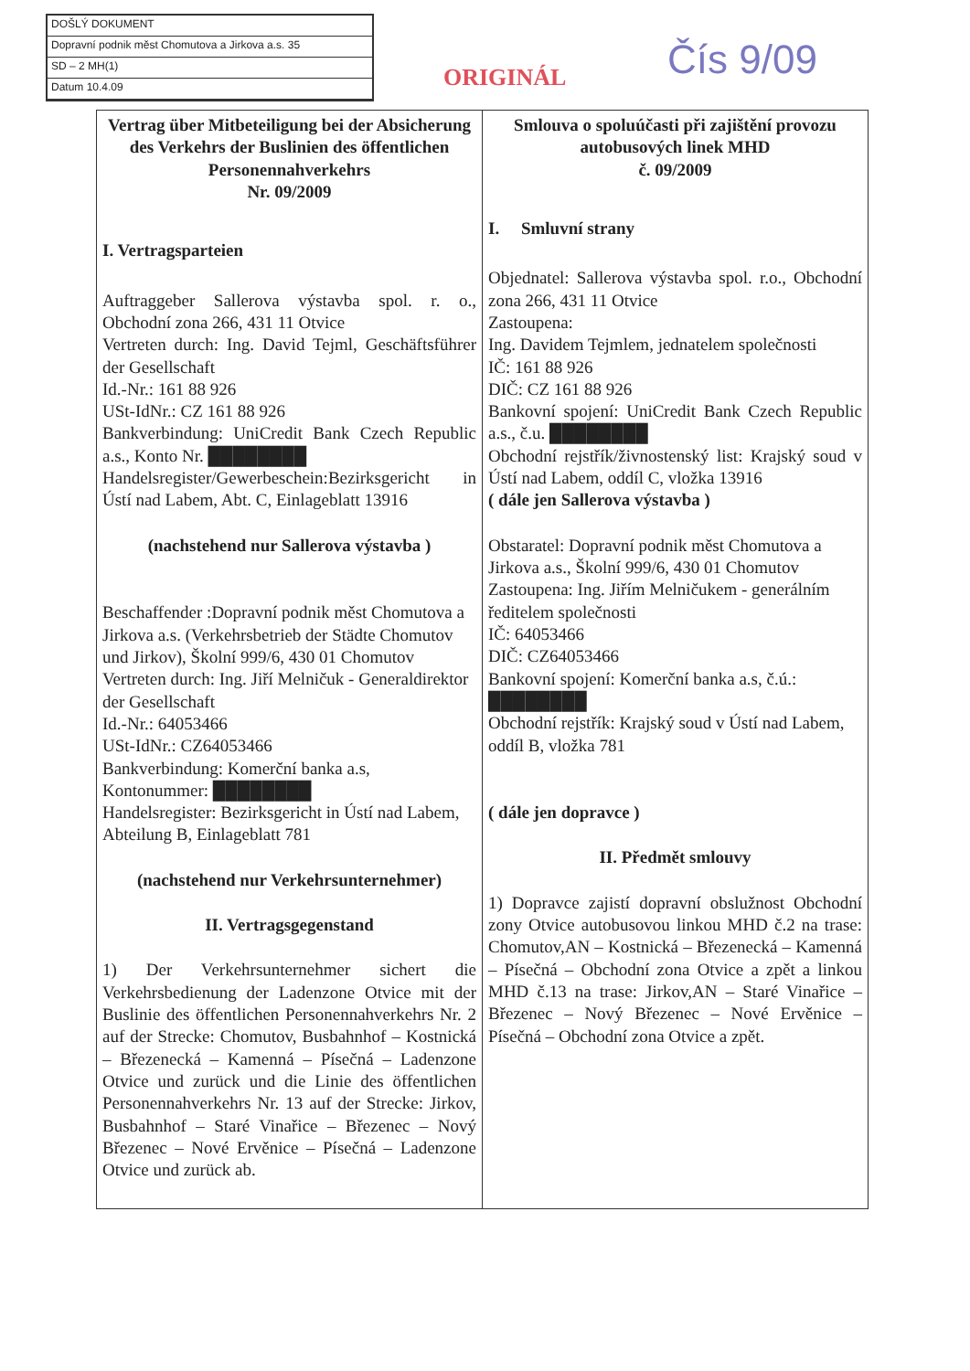DOŠLÝ DOKUMENT
Dopravní podnik měst Chomutova a Jirkova a.s. 35
SD – 2 MH(1)
Datum 10.4.09
ORIGINÁL Čís 9/09
| Vertrag über Mitbeteiligung bei der Absicherung des Verkehrs der Buslinien des öffentlichen Personennahverkehrs Nr. 09/2009 I. Vertragsparteien Auftraggeber Sallerova výstavba spol. r. o., Obchodní zona 266, 431 11 Otvice Vertreten durch: Ing. David Tejml, Geschäftsführer der Gesellschaft Id.-Nr.: 161 88 926 USt-IdNr.: CZ 161 88 926 Bankverbindung: UniCredit Bank Czech Republic a.s., Konto Nr. ████████ Handelsregister/Gewerbeschein:Bezirksgericht in Ústí nad Labem, Abt. C, Einlageblatt 13916 (nachstehend nur Sallerova výstavba ) Beschaffender :Dopravní podnik měst Chomutova a Jirkova a.s. (Verkehrsbetrieb der Städte Chomutov und Jirkov), Školní 999/6, 430 01 Chomutov Vertreten durch: Ing. Jiří Melničuk - Generaldirektor der Gesellschaft Id.-Nr.: 64053466 USt-IdNr.: CZ64053466 Bankverbindung: Komerční banka a.s, Kontonummer: ████████ Handelsregister: Bezirksgericht in Ústí nad Labem, Abteilung B, Einlageblatt 781 (nachstehend nur Verkehrsunternehmer) II. Vertragsgegenstand 1) Der Verkehrsunternehmer sichert die Verkehrsbedienung der Ladenzone Otvice mit der Buslinie des öffentlichen Personennahverkehrs Nr. 2 auf der Strecke: Chomutov, Busbahnhof – Kostnická – Březenecká – Kamenná – Písečná – Ladenzone Otvice und zurück und die Linie des öffentlichen Personennahverkehrs Nr. 13 auf der Strecke: Jirkov, Busbahnhof – Staré Vinařice – Březenec – Nový Březenec – Nové Ervěnice – Písečná – Ladenzone Otvice und zurück ab. | Smlouva o spoluúčasti při zajištění provozu autobusových linek MHD č. 09/2009 I. Smluvní strany Objednatel: Sallerova výstavba spol. r.o., Obchodní zona 266, 431 11 Otvice Zastoupena: Ing. Davidem Tejmlem, jednatelem společnosti IČ: 161 88 926 DIČ: CZ 161 88 926 Bankovní spojení: UniCredit Bank Czech Republic a.s., č.u. ████████ Obchodní rejstřík/živnostenský list: Krajský soud v Ústí nad Labem, oddíl C, vložka 13916 ( dále jen Sallerova výstavba ) Obstaratel: Dopravní podnik měst Chomutova a Jirkova a.s., Školní 999/6, 430 01 Chomutov Zastoupena: Ing. Jiřím Melničukem - generálním ředitelem společnosti IČ: 64053466 DIČ: CZ64053466 Bankovní spojení: Komerční banka a.s, č.ú.: ████████ Obchodní rejstřík: Krajský soud v Ústí nad Labem, oddíl B, vložka 781 ( dále jen dopravce ) II. Předmět smlouvy 1) Dopravce zajistí dopravní obslužnost Obchodní zony Otvice autobusovou linkou MHD č.2 na trase: Chomutov,AN – Kostnická – Březenecká – Kamenná – Písečná – Obchodní zona Otvice a zpět a linkou MHD č.13 na trase: Jirkov,AN – Staré Vinařice – Březenec – Nový Březenec – Nové Ervěnice – Písečná – Obchodní zona Otvice a zpět. |